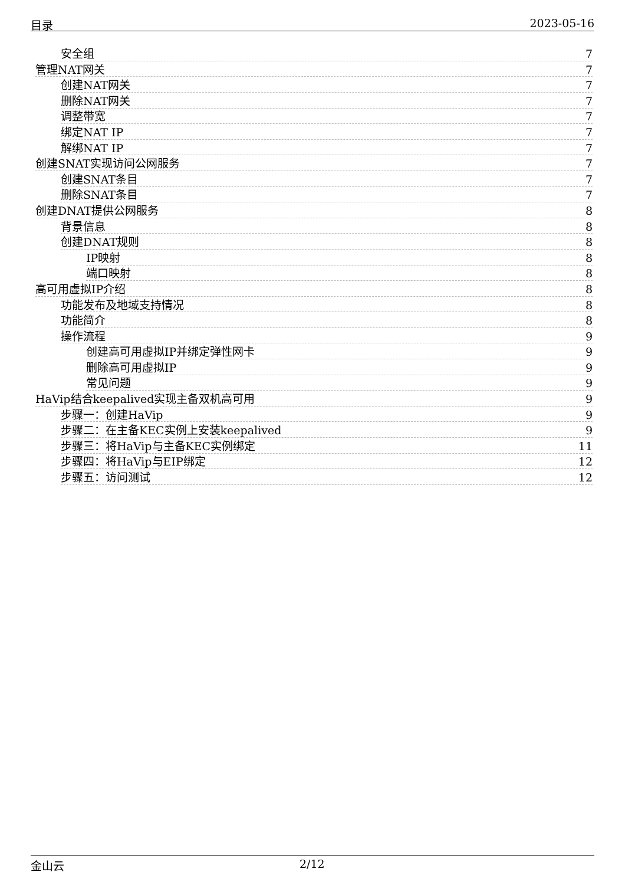目录 2023-05-16
安全组 7
管理NAT网关 7
创建NAT网关 7
删除NAT网关 7
调整带宽 7
绑定NAT IP 7
解绑NAT IP 7
创建SNAT实现访问公网服务 7
创建SNAT条目 7
删除SNAT条目 7
创建DNAT提供公网服务 8
背景信息 8
创建DNAT规则 8
IP映射 8
端口映射 8
高可用虚拟IP介绍 8
功能发布及地域支持情况 8
功能简介 8
操作流程 9
创建高可用虚拟IP并绑定弹性网卡 9
删除高可用虚拟IP 9
常见问题 9
HaVip结合keepalived实现主备双机高可用 9
步骤一：创建HaVip 9
步骤二：在主备KEC实例上安装keepalived 9
步骤三：将HaVip与主备KEC实例绑定 11
步骤四：将HaVip与EIP绑定 12
步骤五：访问测试 12
金山云 2/12